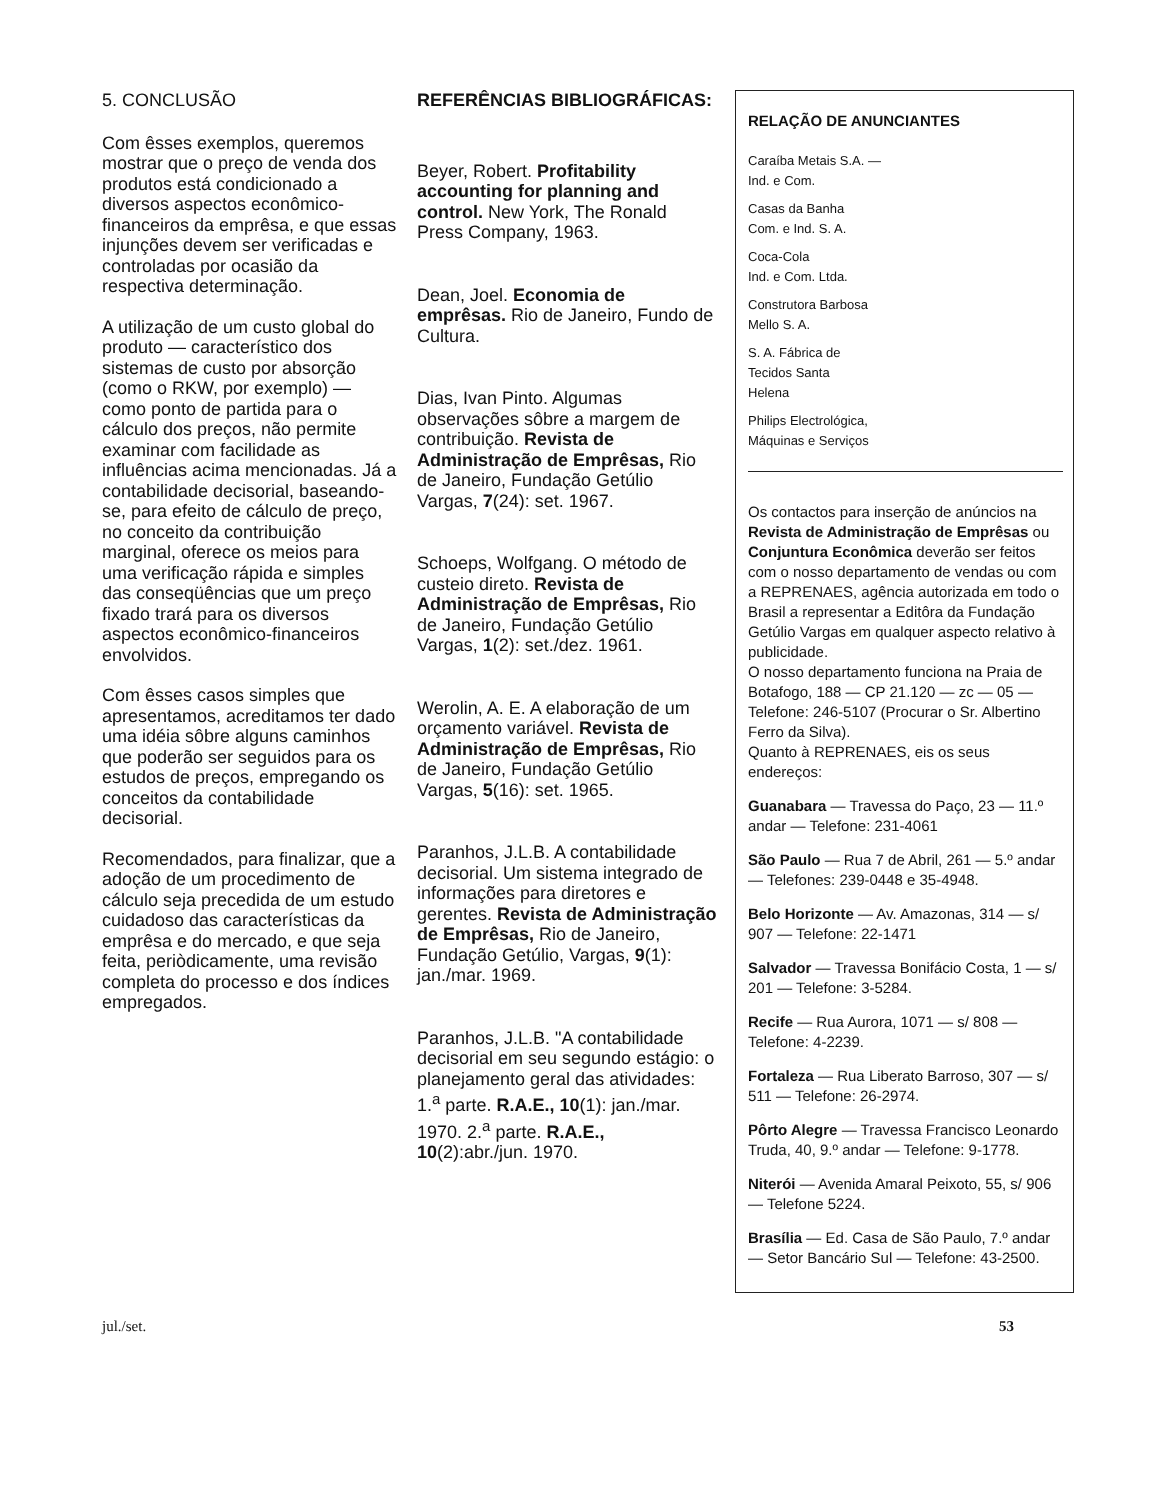5. CONCLUSÃO
Com êsses exemplos, queremos mostrar que o preço de venda dos produtos está condicionado a diversos aspectos econômico-financeiros da emprêsa, e que essas injunções devem ser verificadas e controladas por ocasião da respectiva determinação.
A utilização de um custo global do produto — característico dos sistemas de custo por absorção (como o RKW, por exemplo) — como ponto de partida para o cálculo dos preços, não permite examinar com facilidade as influências acima mencionadas. Já a contabilidade decisorial, baseando-se, para efeito de cálculo de preço, no conceito da contribuição marginal, oferece os meios para uma verificação rápida e simples das conseqüências que um preço fixado trará para os diversos aspectos econômico-financeiros envolvidos.
Com êsses casos simples que apresentamos, acreditamos ter dado uma idéia sôbre alguns caminhos que poderão ser seguidos para os estudos de preços, empregando os conceitos da contabilidade decisorial.
Recomendados, para finalizar, que a adoção de um procedimento de cálculo seja precedida de um estudo cuidadoso das características da emprêsa e do mercado, e que seja feita, periòdicamente, uma revisão completa do processo e dos índices empregados.
REFERÊNCIAS BIBLIOGRÁFICAS:
Beyer, Robert. Profitability accounting for planning and control. New York, The Ronald Press Company, 1963.
Dean, Joel. Economia de emprêsas. Rio de Janeiro, Fundo de Cultura.
Dias, Ivan Pinto. Algumas observações sôbre a margem de contribuição. Revista de Administração de Emprêsas, Rio de Janeiro, Fundação Getúlio Vargas, 7(24): set. 1967.
Schoeps, Wolfgang. O método de custeio direto. Revista de Administração de Emprêsas, Rio de Janeiro, Fundação Getúlio Vargas, 1(2): set./dez. 1961.
Werolin, A. E. A elaboração de um orçamento variável. Revista de Administração de Emprêsas, Rio de Janeiro, Fundação Getúlio Vargas, 5(16): set. 1965.
Paranhos, J.L.B. A contabilidade decisorial. Um sistema integrado de informações para diretores e gerentes. Revista de Administração de Emprêsas, Rio de Janeiro, Fundação Getúlio, Vargas, 9(1): jan./mar. 1969.
Paranhos, J.L.B. "A contabilidade decisorial em seu segundo estágio: o planejamento geral das atividades: 1.<sup>a</sup> parte. R.A.E., 10(1): jan./mar. 1970. 2.<sup>a</sup> parte. R.A.E., 10(2):abr./jun. 1970.
RELAÇÃO DE ANUNCIANTES
Caraíba Metais S.A. —
Ind. e Com.
Casas da Banha
Com. e Ind. S. A.
Coca-Cola
Ind. e Com. Ltda.
Construtora Barbosa
Mello S. A.
S. A. Fábrica de
Tecidos Santa
Helena
Philips Electrológica,
Máquinas e Serviços
Os contactos para inserção de anúncios na Revista de Administração de Emprêsas ou Conjuntura Econômica deverão ser feitos com o nosso departamento de vendas ou com a REPRENAES, agência autorizada em todo o Brasil a representar a Editôra da Fundação Getúlio Vargas em qualquer aspecto relativo à publicidade.
O nosso departamento funciona na Praia de Botafogo, 188 — CP 21.120 — zc — 05 — Telefone: 246-5107 (Procurar o Sr. Albertino Ferro da Silva).
Quanto à REPRENAES, eis os seus endereços:
Guanabara — Travessa do Paço, 23 — 11.º andar — Telefone: 231-4061
São Paulo — Rua 7 de Abril, 261 — 5.º andar — Telefones: 239-0448 e 35-4948.
Belo Horizonte — Av. Amazonas, 314 — s/ 907 — Telefone: 22-1471
Salvador — Travessa Bonifácio Costa, 1 — s/ 201 — Telefone: 3-5284.
Recife — Rua Aurora, 1071 — s/ 808 — Telefone: 4-2239.
Fortaleza — Rua Liberato Barroso, 307 — s/ 511 — Telefone: 26-2974.
Pôrto Alegre — Travessa Francisco Leonardo Truda, 40, 9.º andar — Telefone: 9-1778.
Niterói — Avenida Amaral Peixoto, 55, s/ 906 — Telefone 5224.
Brasília — Ed. Casa de São Paulo, 7.º andar — Setor Bancário Sul — Telefone: 43-2500.
jul./set. 53